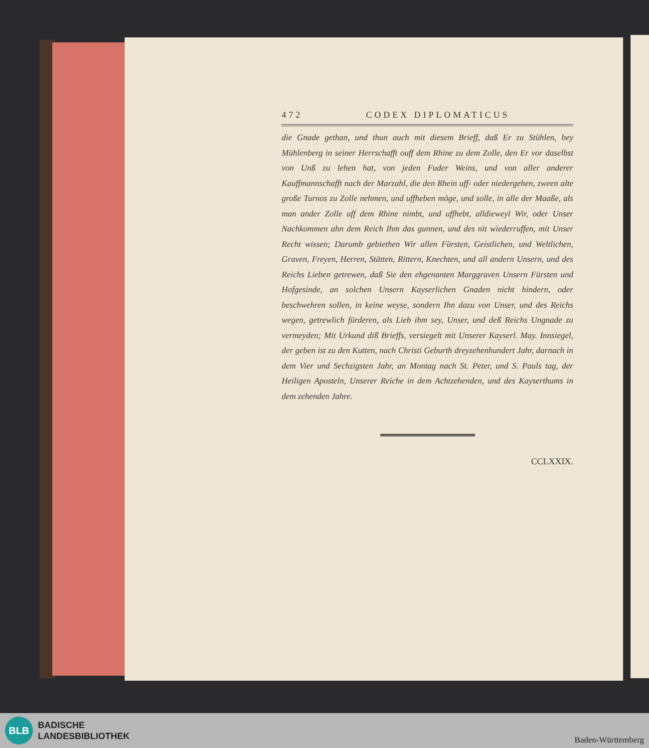472 CODEX DIPLOMATICUS
die Gnade gethan, und thun auch mit diesem Brieff, daß Er zu Stühlen, bey Mühlenberg in seiner Herrschafft ouff dem Rhine zu dem Zolle, den Er vor daselbst von Unß zu lehen hat, von jeden Fuder Weins, und von aller anderer Kauffmannschafft nach der Marzahl, die den Rhein uff- oder niedergehen, zween alte große Turnos zu Zolle nehmen, und uffheben möge, und solle, in alle der Maaße, als man ander Zolle uff dem Rhine nimbt, und uffhebt, alldieweyl Wir, oder Unser Nachkommen ahn dem Reich Ihm das gunnen, und des nit wiederruffen, mit Unser Recht wissen; Darumb gebiethen Wir allen Fürsten, Geistlichen, und Weltlichen, Graven, Freyen, Herren, Stätten, Rittern, Knechten, und all andern Unsern, und des Reichs Lieben getrewen, daß Sie den ehgenanten Marggraven Unsern Fürsten und Hofgesinde, an solchen Unsern Kayserlichen Gnaden nicht hindern, oder beschwehren sollen, in keine weyse, sondern Ihn dazu von Unser, und des Reichs wegen, getrewlich fürderen, als Lieb ihm sey, Unser, und deß Reichs Ungnade zu vermeyden; Mit Urkund diß Brieffs, versiegelt mit Unserer Kayserl. May. Innsiegel, der geben ist zu den Kutten, nach Christi Geburth dreyzehenhundert Jahr, darnach in dem Vier und Sechzigsten Jahr, an Montag nach St. Peter, und S. Pauls tag, der Heiligen Aposteln, Unserer Reiche in dem Achtzehenden, und des Kayserthums in dem zehenden Jahre.
CCLXXIX.
BLB
BADISCHE
LANDESBIBLIOTHEK
Baden-Württemberg